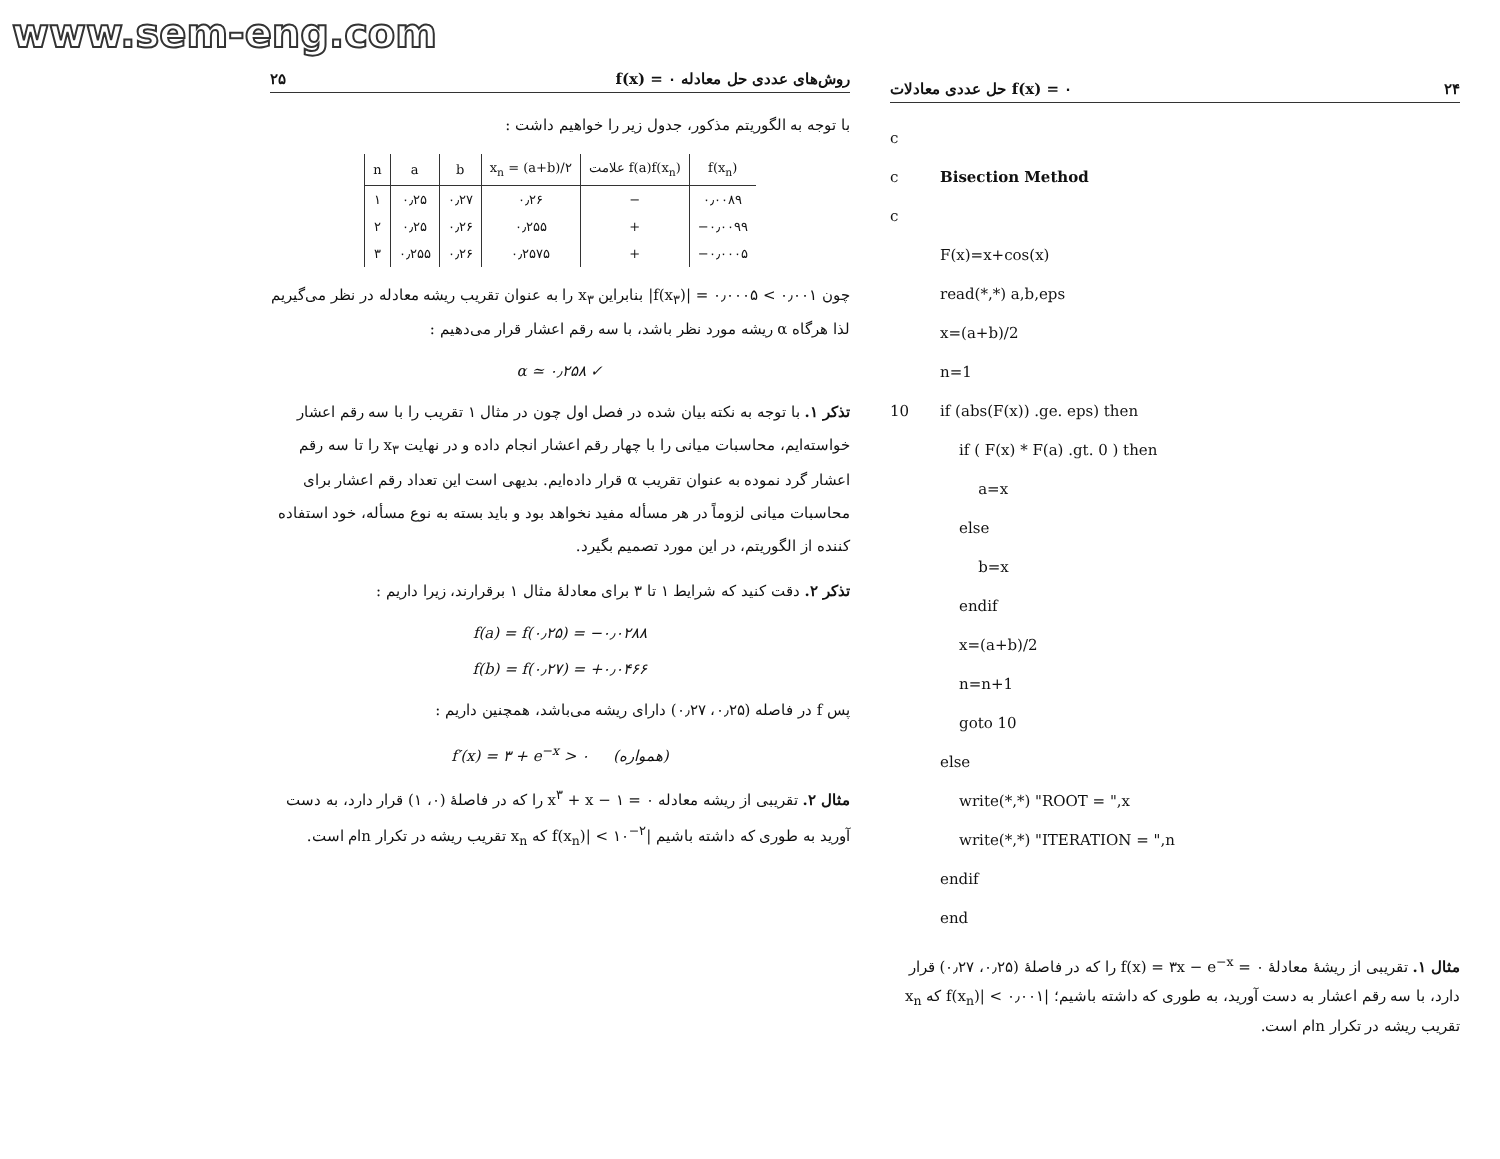www.sem-eng.com
روش‌های عددی حل معادله f(x) = ۰ ۲۵
با توجه به الگوریتم مذکور، جدول زیر را خواهیم داشت :
| n | a | b | x<sub>n</sub> = (a+b)/۲ | علامت f(a)f(x<sub>n</sub>) | f(x<sub>n</sub>) |
| --- | --- | --- | --- | --- | --- |
| ۱ | ۰٫۲۵ | ۰٫۲۷ | ۰٫۲۶ | − | ۰٫۰۰۸۹ |
| ۲ | ۰٫۲۵ | ۰٫۲۶ | ۰٫۲۵۵ | + | −۰٫۰۰۹۹ |
| ۳ | ۰٫۲۵۵ | ۰٫۲۶ | ۰٫۲۵۷۵ | + | −۰٫۰۰۰۵ |
چون ۰٫۰۰۱ > ۰٫۰۰۰۵ = |f(x<sub>۳</sub>)| بنابراین x<sub>۳</sub> را به عنوان تقریب ریشه معادله در نظر می‌گیریم لذا هرگاه α ریشه مورد نظر باشد، با سه رقم اعشار قرار می‌دهیم :
α ≃ ۰٫۲۵۸ ✓
تذکر ۱. با توجه به نکته بیان شده در فصل اول چون در مثال ۱ تقریب را با سه رقم اعشار خواسته‌ایم، محاسبات میانی را با چهار رقم اعشار انجام داده و در نهایت x<sub>۳</sub> را تا سه رقم اعشار گرد نموده به عنوان تقریب α قرار داده‌ایم. بدیهی است این تعداد رقم اعشار برای محاسبات میانی لزوماً در هر مسأله مفید نخواهد بود و باید بسته به نوع مسأله، خود استفاده کننده از الگوریتم، در این مورد تصمیم بگیرد.
تذکر ۲. دقت کنید که شرایط ۱ تا ۳ برای معادلهٔ مثال ۱ برقرارند، زیرا داریم :
f(a) = f(۰٫۲۵) = −۰٫۰۲۸۸
f(b) = f(۰٫۲۷) = +۰٫۰۴۶۶
پس f در فاصله (۰٫۲۵، ۰٫۲۷) دارای ریشه می‌باشد، همچنین داریم :
f′(x) = ۳ + e<sup>−x</sup> > ۰ (همواره)
مثال ۲. تقریبی از ریشه معادله x<sup>۳</sup> + x − ۱ = ۰ را که در فاصلهٔ (۰، ۱) قرار دارد، به دست آورید به طوری که داشته باشیم |f(x<sub>n</sub>)| < ۱۰<sup>−۲</sup> که x<sub>n</sub> تقریب ریشه در تکرار nام است.
حل عددی معادلات f(x) = ۰ ۲۴
c
c Bisection Method
c
F(x)=x+cos(x)
read(*,*) a,b,eps
x=(a+b)/2
n=1
10 if (abs(F(x)) .ge. eps) then
if ( F(x) * F(a) .gt. 0 ) then
a=x
else
b=x
endif
x=(a+b)/2
n=n+1
goto 10
else
write(*,*) "ROOT = ",x
write(*,*) "ITERATION = ",n
endif
end
مثال ۱. تقریبی از ریشهٔ معادلهٔ f(x) = ۳x − e<sup>−x</sup> = ۰ را که در فاصلهٔ (۰٫۲۵، ۰٫۲۷) قرار دارد، با سه رقم اعشار به دست آورید، به طوری که داشته باشیم؛ |f(x<sub>n</sub>)| < ۰٫۰۰۱ که x<sub>n</sub> تقریب ریشه در تکرار nام است.